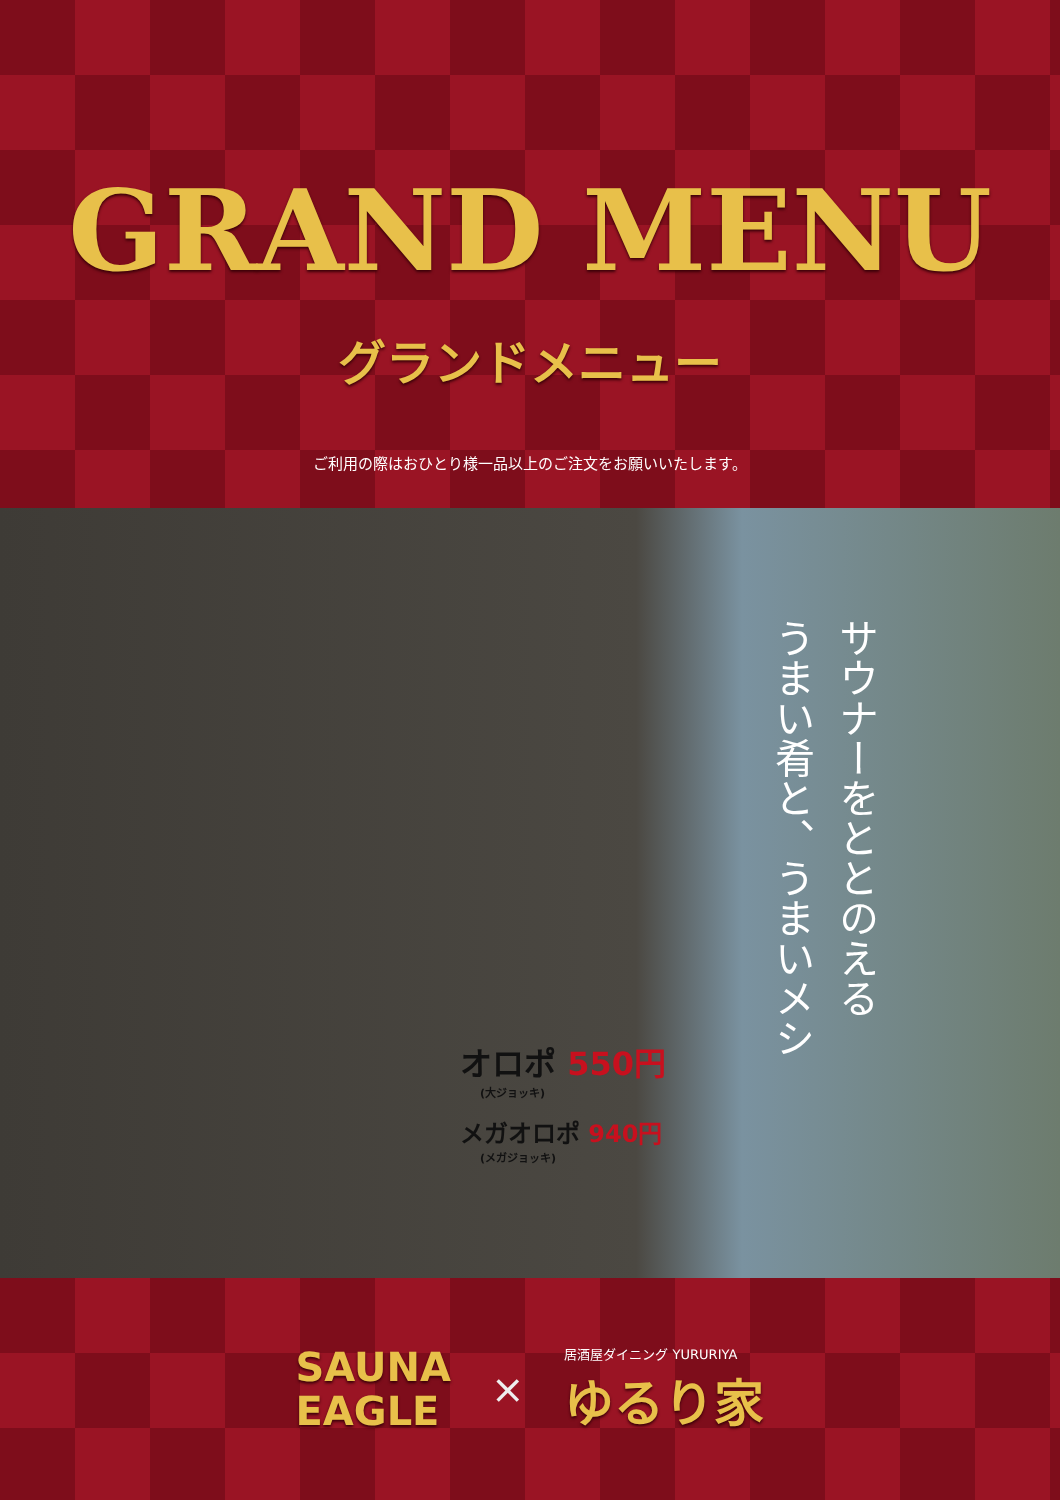GRAND MENU
グランドメニュー
ご利用の際はおひとり様一品以上のご注文をお願いいたします。
オロポ 550円
(大ジョッキ)
メガオロポ 940円
(メガジョッキ)
サウナーをととのえる
うまい肴と、うまいメシ
SAUNA
EAGLE
×
居酒屋ダイニング YURURIYA
ゆるり家